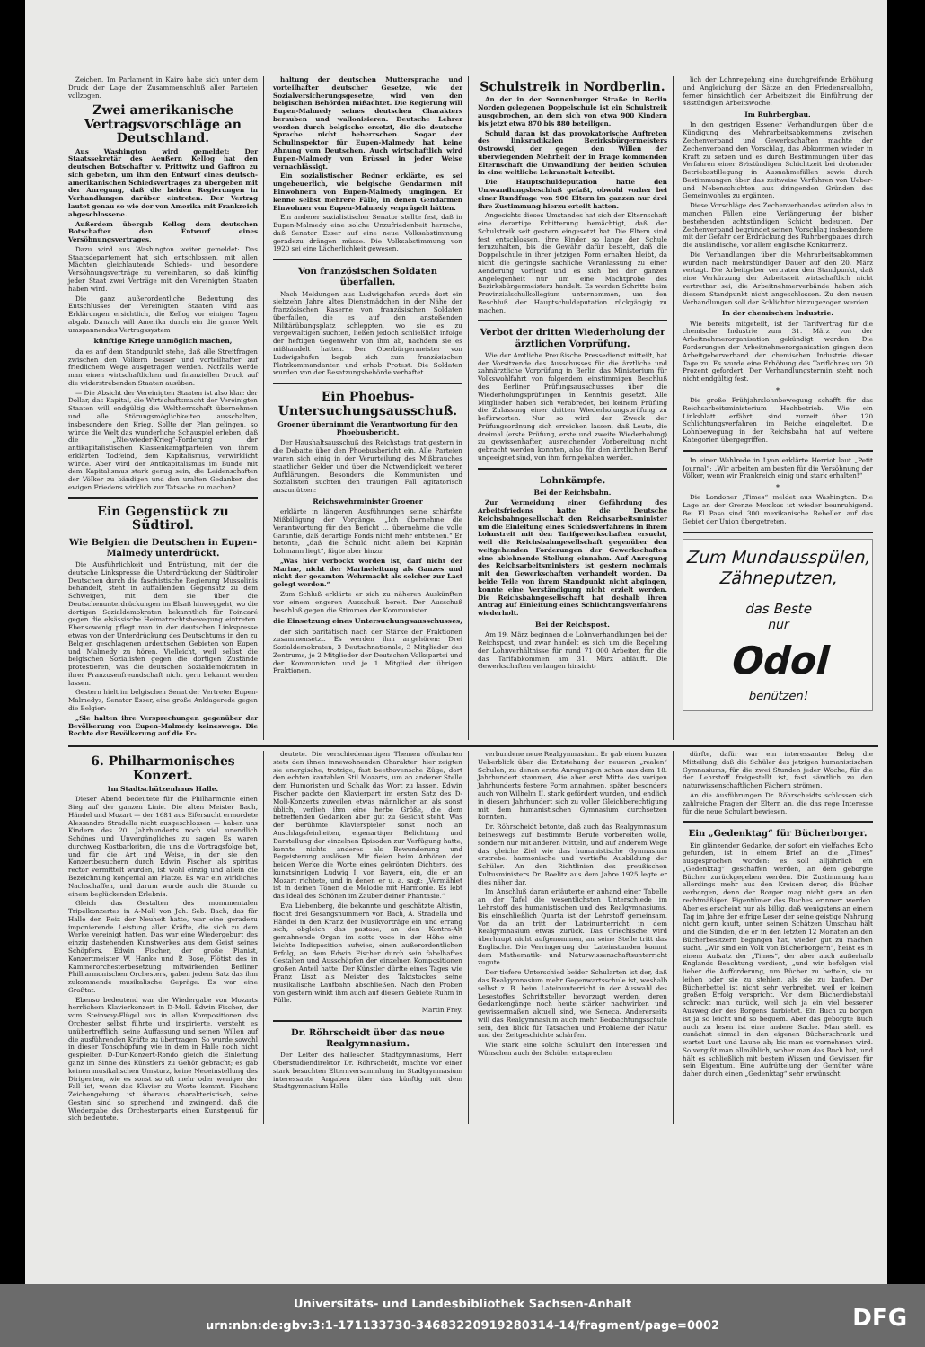Zeichen. Im Parlament in Kairo habe sich unter dem Druck der Lage der Zusammenschluß aller Parteien vollzogen.
Zwei amerikanische Vertrags­vorschläge an Deutschland.
Aus Washington wird gemeldet: Der Staatssekretär des Aeußern Kellog hat den deutschen Botschafter v. Prittwitz und Gaffron zu sich gebeten, um ihm den Entwurf eines deutsch-amerikanischen Schiedsvertrages zu übergeben mit der Anregung, daß die beiden Regierungen in Verhandlungen darüber eintreten. Der Vertrag lautet genau so wie der von Amerika mit Frankreich abgeschlossene.
Außerdem übergab Kellog dem deutschen Botschafter den Entwurf eines Versöhnungsvertrages.
Dazu wird aus Washington weiter gemeldet: Das Staatsdepartement hat sich entschlossen, mit allen Mächten gleichlautende Schieds- und besondere Versöhnungsverträge zu vereinbaren, so daß künftig jeder Staat zwei Verträge mit den Vereinigten Staaten haben wird.
Die ganz außerordentliche Bedeutung des Entschlusses der Vereinigten Staaten wird aus Erklärungen ersichtlich, die Kellog vor einigen Tagen abgab. Danach will Amerika durch ein die ganze Welt umspannendes Vertragssystem
künftige Kriege unmöglich machen,
da es auf dem Standpunkt stehe, daß alle Streitfragen zwischen den Völkern besser und vorteilhafter auf friedlichem Wege ausgetragen werden. Notfalls werde man einen wirtschaftlichen und finanziellen Druck auf die widerstrebenden Staaten ausüben.
— Die Absicht der Vereinigten Staaten ist also klar: der Dollar, das Kapital, die Wirtschaftsmacht der Vereinigten Staaten will endgültig die Weltherrschaft übernehmen und alle Störungsmöglichkeiten ausschalten, insbesondere den Krieg. Sollte der Plan gelingen, so würde die Welt das wunderliche Schauspiel erleben, daß die „Nie-wieder-Krieg“-Forderung der antikapitalistischen Klassenkampfparteien von ihrem erklärten Todfeind, dem Kapitalismus, verwirklicht würde. Aber wird der Antikapitalismus im Bunde mit dem Kapitalismus stark genug sein, die Leidenschaften der Völker zu bändigen und den uralten Gedanken des ewigen Friedens wirklich zur Tatsache zu machen?
Ein Gegenstück zu Südtirol.
Wie Belgien die Deutschen in Eupen-Malmedy unterdrückt.
Die Ausführlichkeit und Entrüstung, mit der die deutsche Linkspresse die Unterdrückung der Südtiroler Deutschen durch die faschistische Regierung Mussolinis behandelt, steht in auffallendem Gegensatz zu dem Schweigen, mit dem sie über die Deutschenunterdrückungen im Elsaß hinweggeht, wo die dortigen Sozialdemokraten bekanntlich für Poincaré gegen die elsässische Heimatrechtsbewegung eintreten. Ebensowenig pflegt man in der deutschen Linkspresse etwas von der Unterdrückung des Deutschtums in den zu Belgien geschlagenen urdeutschen Gebieten von Eupen und Malmedy zu hören. Vielleicht, weil selbst die belgischen Sozialisten gegen die dortigen Zustände protestieren, was die deutschen Sozialdemokraten in ihrer Franzosenfreundschaft nicht gern bekannt werden lassen.
Gestern hielt im belgischen Senat der Vertreter Eupen-Malmedys, Senator Esser, eine große Anklagerede gegen die Belgier:
„Sie halten ihre Versprechungen gegenüber der Bevölkerung von Eupen-Malmedy keineswegs. Die Rechte der Bevölkerung auf die Er-
haltung der deutschen Muttersprache und vorteilhafter deutscher Gesetze, wie der Sozialversicherungsgesetze, wird von den belgischen Behörden mißachtet. Die Regierung will Eupen-Malmedy seines deutschen Charakters berauben und wallonisieren. Deutsche Lehrer werden durch belgische ersetzt, die die deutsche Sprache nicht beherrschen. Sogar der Schulinspektor für Eupen-Malmedy hat keine Ahnung vom Deutschen. Auch wirtschaftlich wird Eupen-Malmedy von Brüssel in jeder Weise vernachlässigt.
Ein sozialistischer Redner erklärte, es sei ungeheuerlich, wie belgische Gendarmen mit Einwohnern von Eupen-Malmedy umgingen. Er kenne selbst mehrere Fälle, in denen Gendarmen Einwohner von Eupen-Malmedy verprügelt hätten.
Ein anderer sozialistischer Senator stellte fest, daß in Eupen-Malmedy eine solche Unzufriedenheit herrsche, daß Senator Esser auf eine neue Volksabstimmung geradezu drängen müsse. Die Volksabstimmung von 1920 sei eine Lächerlichkeit gewesen.
Von französischen Soldaten überfallen.
Nach Meldungen aus Ludwigshafen wurde dort ein siebzehn Jahre altes Dienstmädchen in der Nähe der französischen Kaserne von französischen Soldaten überfallen, die es auf den anstoßenden Militärübungsplatz schleppten, wo sie es zu vergewaltigen suchten, ließen jedoch schließlich infolge der heftigen Gegenwehr von ihm ab, nachdem sie es mißhandelt hatten. Der Oberbürgermeister von Ludwigshafen begab sich zum französischen Platzkommandanten und erhob Protest. Die Soldaten wurden von der Besatzungsbehörde verhaftet.
Ein Phoebus-Untersuchungsausschuß.
Groener übernimmt die Verantwortung für den Phoebusbericht.
Der Haushaltsausschuß des Reichstags trat gestern in die Debatte über den Phoebusbericht ein. Alle Parteien waren sich einig in der Verurteilung des Mißbrauches staatlicher Gelder und über die Notwendigkeit weiterer Aufklärungen. Besonders die Kommunisten und Sozialisten suchten den traurigen Fall agitatorisch auszunützen:
Reichswehrminister Groener
erklärte in längeren Ausführungen seine schärfste Mißbilligung der Vorgänge. „Ich übernehme die Verantwortung für den Bericht ... übernehme die volle Garantie, daß derartige Fonds nicht mehr entstehen.“ Er betonte, „daß die Schuld nicht allein bei Kapitän Lohmann liegt“, fügte aber hinzu:
„Was hier verbockt worden ist, darf nicht der Marine, nicht der Marineleitung als Ganzes und nicht der gesamten Wehrmacht als solcher zur Last gelegt werden.“
Zum Schluß erklärte er sich zu näheren Auskünften vor einem engeren Ausschuß bereit. Der Ausschuß beschloß gegen die Stimmen der Kommunisten
die Einsetzung eines Untersuchungsausschusses,
der sich paritätisch nach der Stärke der Fraktionen zusammensetzt. Es werden ihm angehören: Drei Sozialdemokraten, 3 Deutschnationale, 3 Mitglieder des Zentrums, je 2 Mitglieder der Deutschen Volkspartei und der Kommunisten und je 1 Mitglied der übrigen Fraktionen.
Schulstreik in Nordberlin.
An der in der Sonnenburger Straße in Berlin Norden gelegenen Doppelschule ist ein Schulstreik ausgebrochen, an dem sich von etwa 900 Kindern bis jetzt etwa 870 bis 880 beteiligen.
Schuld daran ist das provokatorische Auftreten des linksradikalen Bezirksbürgermeisters Ostrowski, der gegen den Willen der überwiegenden Mehrheit der in Frage kommenden Elternschaft die Umwandlung der beiden Schulen in eine weltliche Lehranstalt betreibt.
Die Hauptschuldeputation hatte den Umwandlungsbeschluß gefaßt, obwohl vorher bei einer Rundfrage von 900 Eltern im ganzen nur drei ihre Zustimmung hierzu erteilt hatten.
Angesichts dieses Umstandes hat sich der Elternschaft eine derartige Erbitterung bemächtigt, daß der Schulstreik seit gestern eingesetzt hat. Die Eltern sind fest entschlossen, ihre Kinder so lange der Schule fernzuhalten, bis die Gewähr dafür besteht, daß die Doppelschule in ihrer jetzigen Form erhalten bleibt, da nicht die geringste sachliche Veranlassung zu einer Aenderung vorliegt und es sich bei der ganzen Angelegenheit nur um eine Machtprobe des Bezirksbürgermeisters handelt. Es werden Schritte beim Provinzialschulkollegium unternommen, um den Beschluß der Hauptschuldeputation rückgängig zu machen.
Verbot der dritten Wiederholung der ärztlichen Vorprüfung.
Wie der Amtliche Preußische Pressedienst mitteilt, hat der Vorsitzende des Ausschusses für die ärztliche und zahnärztliche Vorprüfung in Berlin das Ministerium für Volkswohlfahrt von folgendem einstimmigen Beschluß des Berliner Prüfungsausschusses über die Wiederholungsprüfungen in Kenntnis gesetzt. Alle Mitglieder haben sich verabredet, bei keinem Prüfling die Zulassung einer dritten Wiederholungsprüfung zu befürworten. Nur so wird der Zweck der Prüfungsordnung sich erreichen lassen, daß Leute, die dreimal (erste Prüfung, erste und zweite Wiederholung) zu gewissenhafter, ausreichender Vorbereitung nicht gebracht werden konnten, also für den ärztlichen Beruf ungeeignet sind, von ihm ferngehalten werden.
Lohnkämpfe.
Bei der Reichsbahn.
Zur Vermeidung einer Gefährdung des Arbeitsfriedens hatte die Deutsche Reichsbahngesellschaft den Reichsarbeitsminister um die Einleitung eines Schiedsverfahrens in ihrem Lohnstreit mit den Tarifgewerkschaften ersucht, weil die Reichsbahngesellschaft gegenüber den weitgehenden Forderungen der Gewerkschaften eine ablehnende Stellung einnahm. Auf Anregung des Reichsarbeitsministers ist gestern nochmals mit den Gewerkschaften verhandelt worden. Da beide Teile von ihrem Standpunkt nicht abgingen, konnte eine Verständigung nicht erzielt werden. Die Reichsbahngesellschaft hat deshalb ihren Antrag auf Einleitung eines Schlichtungsverfahrens wiederholt.
Bei der Reichspost.
Am 19. März beginnen die Lohnverhandlungen bei der Reichspost, und zwar handelt es sich um die Regelung der Lohnverhältnisse für rund 71 000 Arbeiter, für die das Tarifabkommen am 31. März abläuft. Die Gewerkschaften verlangen hinsicht-
lich der Lohnregelung eine durchgreifende Erhöhung und Angleichung der Sätze an den Friedensreallohn, ferner hinsichtlich der Arbeitszeit die Einführung der 48stündigen Arbeitswoche.
Im Ruhrbergbau.
In den gestrigen Essener Verhandlungen über die Kündigung des Mehrarbeitsabkommens zwischen Zechenverband und Gewerkschaften machte der Zechenverband den Vorschlag, das Abkommen wieder in Kraft zu setzen und es durch Bestimmungen über das Verfahren einer 8½stündigen Schichtzeit bei drohender Betriebsstillegung in Ausnahmefällen sowie durch Bestimmungen über das zeitweise Verfahren von Ueber- und Nebenschichten aus dringenden Gründen des Gemeinwohles zu ergänzen.
Diese Vorschläge des Zechenverbandes würden also in manchen Fällen eine Verlängerung der bisher bestehenden achtstündigen Schicht bedeuten. Der Zechenverband begründet seinen Vorschlag insbesondere mit der Gefahr der Erdrückung des Ruhrbergbaues durch die ausländische, vor allem englische Konkurrenz.
Die Verhandlungen über die Mehrarbeitsabkommen wurden nach mehrstündiger Dauer auf den 20. März vertagt. Die Arbeitgeber vertraten den Standpunkt, daß eine Verkürzung der Arbeitszeit wirtschaftlich nicht vertretbar sei, die Arbeitnehmerverbände haben sich diesem Standpunkt nicht angeschlossen. Zu den neuen Verhandlungen soll der Schlichter hinzugezogen werden.
In der chemischen Industrie.
Wie bereits mitgeteilt, ist der Tarifvertrag für die chemische Industrie zum 31. März von der Arbeitnehmerorganisation gekündigt worden. Die Forderungen der Arbeitnehmerorganisation gingen dem Arbeitgeberverband der chemischen Industrie dieser Tage zu. Es wurde eine Erhöhung des Tariflohnes um 20 Prozent gefordert. Der Verhandlungstermin steht noch nicht endgültig fest.
*
Die große Frühjahrslohnbewegung schafft für das Reichsarbeitsministerium Hochbetrieb. Wie ein Linksblatt erfährt, sind zurzeit über 120 Schlichtungsverfahren im Reiche eingeleitet. Die Lohnbewegung in der Reichsbahn hat auf weitere Kategorien übergegriffen.
In einer Wahlrede in Lyon erklärte Herriot laut „Petit Journal“: „Wir arbeiten am besten für die Versöhnung der Völker, wenn wir Frankreich einig und stark erhalten!“
*
Die Londoner „Times“ meldet aus Washington: Die Lage an der Grenze Mexikos ist wieder beunruhigend. Bei El Paso sind 300 mexikanische Rebellen auf das Gebiet der Union übergetreten.
Zum Mundaus­spülen, Zähneputzen,
das Beste
nur
Odol
benützen!
6. Philharmonisches Konzert.
Im Stadtschützenhaus Halle.
Dieser Abend bedeutete für die Philharmonie einen Sieg auf der ganzen Linie. Die alten Meister Bach, Händel und Mozart — der 1681 aus Eifersucht ermordete Alessandro Stradella nicht ausgeschlossen — haben uns Kindern des 20. Jahrhunderts noch viel unendlich Schönes und Unvergängliches zu sagen. Es waren durchweg Kostbarkeiten, die uns die Vortragsfolge bot, und für die Art und Weise, in der sie den Konzertbesuchern durch Edwin Fischer als spiritus rector vermittelt wurden, ist wohl einzig und allein die Bezeichnung kongenial am Platze. Es war ein wirkliches Nachschaffen, und darum wurde auch die Stunde zu einem beglückenden Erlebnis.
Gleich das Gestalten des monumentalen Tripelkonzertes in A-Moll von Joh. Seb. Bach, das für Halle den Reiz der Neuheit hatte, war eine geradezu imponierende Leistung aller Kräfte, die sich zu dem Werke vereinigt hatten. Das war eine Wiedergeburt des einzig dastehenden Kunstwerkes aus dem Geist seines Schöpfers. Edwin Fischer, der große Pianist, Konzertmeister W. Hanke und P. Bose, Flötist des in Kammerorchesterbesetzung mitwirkenden Berliner Philharmonischen Orchesters, gaben jedem Satz das ihm zukommende musikalische Gepräge. Es war eine Großtat.
Ebenso bedeutend war die Wiedergabe von Mozarts herrlichem Klavierkonzert in D-Moll. Edwin Fischer, der vom Steinway-Flügel aus in allen Kompositionen das Orchester selbst führte und inspirierte, versteht es unübertrefflich, seine Auffassung und seinen Willen auf die ausführenden Kräfte zu übertragen. So wurde sowohl in dieser Tonschöpfung wie in dem in Halle noch nicht gespielten D-Dur-Konzert-Rondo gleich die Einleitung ganz im Sinne des Künstlers zu Gehör gebracht; es gab keinen musikalischen Umsturz, keine Neueinstellung des Dirigenten, wie es sonst so oft mehr oder weniger der Fall ist, wenn das Klavier zu Worte kommt. Fischers Zeichengebung ist überaus charakteristisch, seine Gesten sind so sprechend und zwingend, daß die Wiedergabe des Orchesterparts einen Kunstgenuß für sich bedeutete.
deutete. Die verschiedenartigen Themen offenbarten stets den ihnen innewohnenden Charakter: hier zeigten sie energische, trotzige, fast beethovensche Züge, dort den echten kantablen Stil Mozarts, um an anderer Stelle dem Humoristen und Schalk das Wort zu lassen. Edwin Fischer packte den Klavierpart im ersten Satz des D-Moll-Konzerts zuweilen etwas männlicher an als sonst üblich, verlieh ihm eine herbe Größe, die dem betreffenden Gedanken aber gut zu Gesicht steht. Was der berühmte Klavierspieler sonst noch an Anschlagsfeinheiten, eigenartiger Belichtung und Darstellung der einzelnen Episoden zur Verfügung hatte, konnte nichts anderes als Bewunderung und Begeisterung auslösen. Mir fielen beim Anhören der beiden Werke die Worte eines gekrönten Dichters, des kunstsinnigen Ludwig I. von Bayern, ein, die er an Mozart richtete, und in denen er u. a. sagt: „Vermählet ist in deinen Tönen die Melodie mit Harmonie. Es lebt das Ideal des Schönen im Zauber deiner Phantasie.“
Eva Liebenberg, die bekannte und geschätzte Altistin, flocht drei Gesangsnummern von Bach, A. Stradella und Händel in den Kranz der Musikvorträge ein und errang sich, obgleich das pastose, an den Kontra-Alt gemahnende Organ im sotto voce in der Höhe eine leichte Indisposition aufwies, einen außerordentlichen Erfolg, an dem Edwin Fischer durch sein fabelhaftes Gestalten und Ausschöpfen der einzelnen Kompositionen großen Anteil hatte. Der Künstler dürfte eines Tages wie Franz Liszt als Meister des Taktstockes seine musikalische Laufbahn abschließen. Nach den Proben von gestern winkt ihm auch auf diesem Gebiete Ruhm in Fülle.
Martin Frey.
Dr. Röhrscheidt über das neue Realgymnasium.
Der Leiter des halleschen Stadtgymnasiums, Herr Oberstudiendirektor Dr. Röhrscheidt, machte vor einer stark besuchten Elternversammlung im Stadtgymnasium interessante Angaben über das künftig mit dem Stadtgymnasium Halle
verbundene neue Realgymnasium. Er gab einen kurzen Ueberblick über die Entstehung der neueren „realen“ Schulen, zu denen erste Anregungen schon aus dem 18. Jahrhundert stammen, die aber erst Mitte des vorigen Jahrhunderts festere Form annahmen, später besonders auch von Wilhelm II. stark gefördert wurden, und endlich in diesem Jahrhundert sich zu voller Gleichberechtigung mit dem humanistischen Gymnasium durchsetzen konnten.
Dr. Röhrscheidt betonte, daß auch das Realgymnasium keineswegs auf bestimmte Berufe vorbereiten wolle, sondern nur mit anderen Mitteln, und auf anderem Wege das gleiche Ziel wie das humanistische Gymnasium erstrebe: harmonische und vertiefte Ausbildung der Schüler. An den Richtlinien des preußischen Kultusministers Dr. Boelitz aus dem Jahre 1925 legte er dies näher dar.
Im Anschluß daran erläuterte er anhand einer Tabelle an der Tafel die wesentlichsten Unterschiede im Lehrstoff des humanistischen und des Realgymnasiums. Bis einschließlich Quarta ist der Lehrstoff gemeinsam. Von da an tritt der Lateinunterricht in dem Realgymnasium etwas zurück. Das Griechische wird überhaupt nicht aufgenommen, an seine Stelle tritt das Englische. Die Verringerung der Lateinstunden kommt dem Mathematik- und Naturwissenschaftsunterricht zugute.
Der tiefere Unterschied beider Schularten ist der, daß das Realgymnasium mehr Gegenwartsschule ist, weshalb selbst z. B. beim Lateinunterricht in der Auswahl des Lesestoffes Schriftsteller bevorzugt werden, deren Gedankengänge noch heute stärker nachwirken und gewissermaßen aktuell sind, wie Seneca. Andererseits will das Realgymnasium auch mehr Beobachtungsschule sein, den Blick für Tatsachen und Probleme der Natur und der Zeitgeschichte schärfen.
Wie stark eine solche Schulart den Interessen und Wünschen auch der Schüler entsprechen
dürfte, dafür war ein interessanter Beleg die Mitteilung, daß die Schüler des jetzigen humanistischen Gymnasiums, für die zwei Stunden jeder Woche, für die der Lehrstoff freigestellt ist, fast sämtlich zu den naturwissenschaftlichen Fächern strömen.
An die Ausführungen Dr. Röhrscheidts schlossen sich zahlreiche Fragen der Eltern an, die das rege Interesse für die neue Schulart bewiesen.
Ein „Gedenktag“ für Bücherborger.
Ein glänzender Gedanke, der sofort ein vielfaches Echo gefunden, ist in einem Brief an die „Times“ ausgesprochen worden: es soll alljährlich ein „Gedenktag“ geschaffen werden, an dem geborgte Bücher zurückgegeben werden. Die Zustimmung kam allerdings mehr aus den Kreisen derer, die Bücher verborgen, denn der Borger mag nicht gern an den rechtmäßigen Eigentümer des Buches erinnert werden. Aber es erscheint nur als billig, daß wenigstens an einem Tag im Jahre der eifrige Leser der seine geistige Nahrung nicht gern kauft, unter seinen Schätzen Umschau hält und die Sünden, die er in den letzten 12 Monaten an den Bücherbesitzern begangen hat, wieder gut zu machen sucht. „Wir sind ein Volk von Bücherborgern“, heißt es in einem Aufsatz der „Times“, der aber auch außerhalb Englands Beachtung verdient, „und wir befolgen viel lieber die Aufforderung, um Bücher zu betteln, sie zu leihen oder sie zu stehlen, als sie zu kaufen. Der Bücherbettel ist nicht sehr verbreitet, weil er keinen großen Erfolg verspricht. Vor dem Bücherdiebstahl schreckt man zurück, weil sich ja ein viel besserer Ausweg der des Borgens darbietet. Ein Buch zu borgen ist ja so leicht und so bequem. Aber das geborgte Buch auch zu lesen ist eine andere Sache. Man stellt es zunächst einmal in den eigenen Bücherschrank und wartet Lust und Laune ab; bis man es vornehmen wird. So vergißt man allmählich, woher man das Buch hat, und hält es schließlich mit bestem Wissen und Gewissen für sein Eigentum. Eine Aufrüttelung der Gemüter wäre daher durch einen „Gedenktag“ sehr erwünscht.
Universitäts- und Landesbibliothek Sachsen-Anhalt
urn:nbn:de:gbv:3:1-171133730-34683220919280314-14/fragment/page=0002
DFG